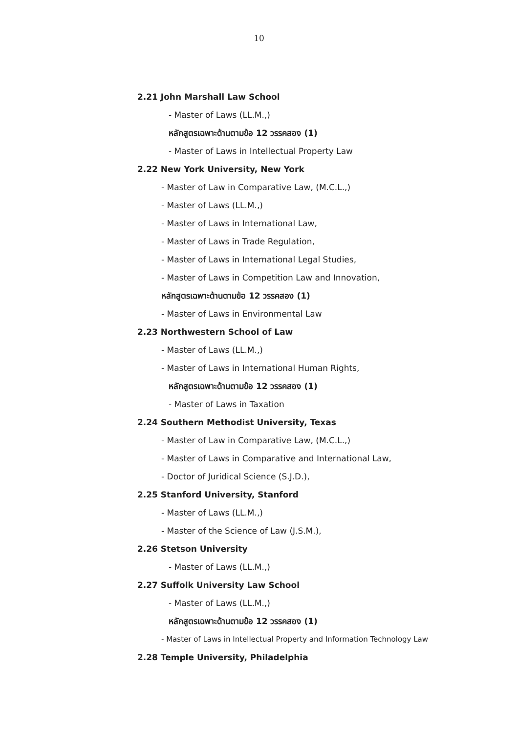10
2.21 John Marshall Law School
- Master of Laws (LL.M.,)
หลักสูตรเฉพาะด้านตามข้อ 12 วรรคสอง (1)
- Master of Laws in Intellectual Property Law
2.22 New York University, New York
- Master of Law in Comparative Law, (M.C.L.,)
- Master of Laws (LL.M.,)
- Master of Laws in International Law,
- Master of Laws in Trade Regulation,
- Master of Laws in International Legal Studies,
- Master of Laws in Competition Law and Innovation,
หลักสูตรเฉพาะด้านตามข้อ 12 วรรคสอง (1)
- Master of Laws in Environmental Law
2.23 Northwestern School of Law
- Master of Laws (LL.M.,)
- Master of Laws in International Human Rights,
หลักสูตรเฉพาะด้านตามข้อ 12 วรรคสอง (1)
- Master of Laws in Taxation
2.24 Southern Methodist University, Texas
- Master of Law in Comparative Law, (M.C.L.,)
- Master of Laws in Comparative and International Law,
- Doctor of Juridical Science (S.J.D.),
2.25 Stanford University, Stanford
- Master of Laws (LL.M.,)
- Master of the Science of Law (J.S.M.),
2.26 Stetson University
- Master of Laws (LL.M.,)
2.27 Suffolk University Law School
- Master of Laws (LL.M.,)
หลักสูตรเฉพาะด้านตามข้อ 12 วรรคสอง (1)
- Master of Laws in Intellectual Property and Information Technology Law
2.28 Temple University, Philadelphia